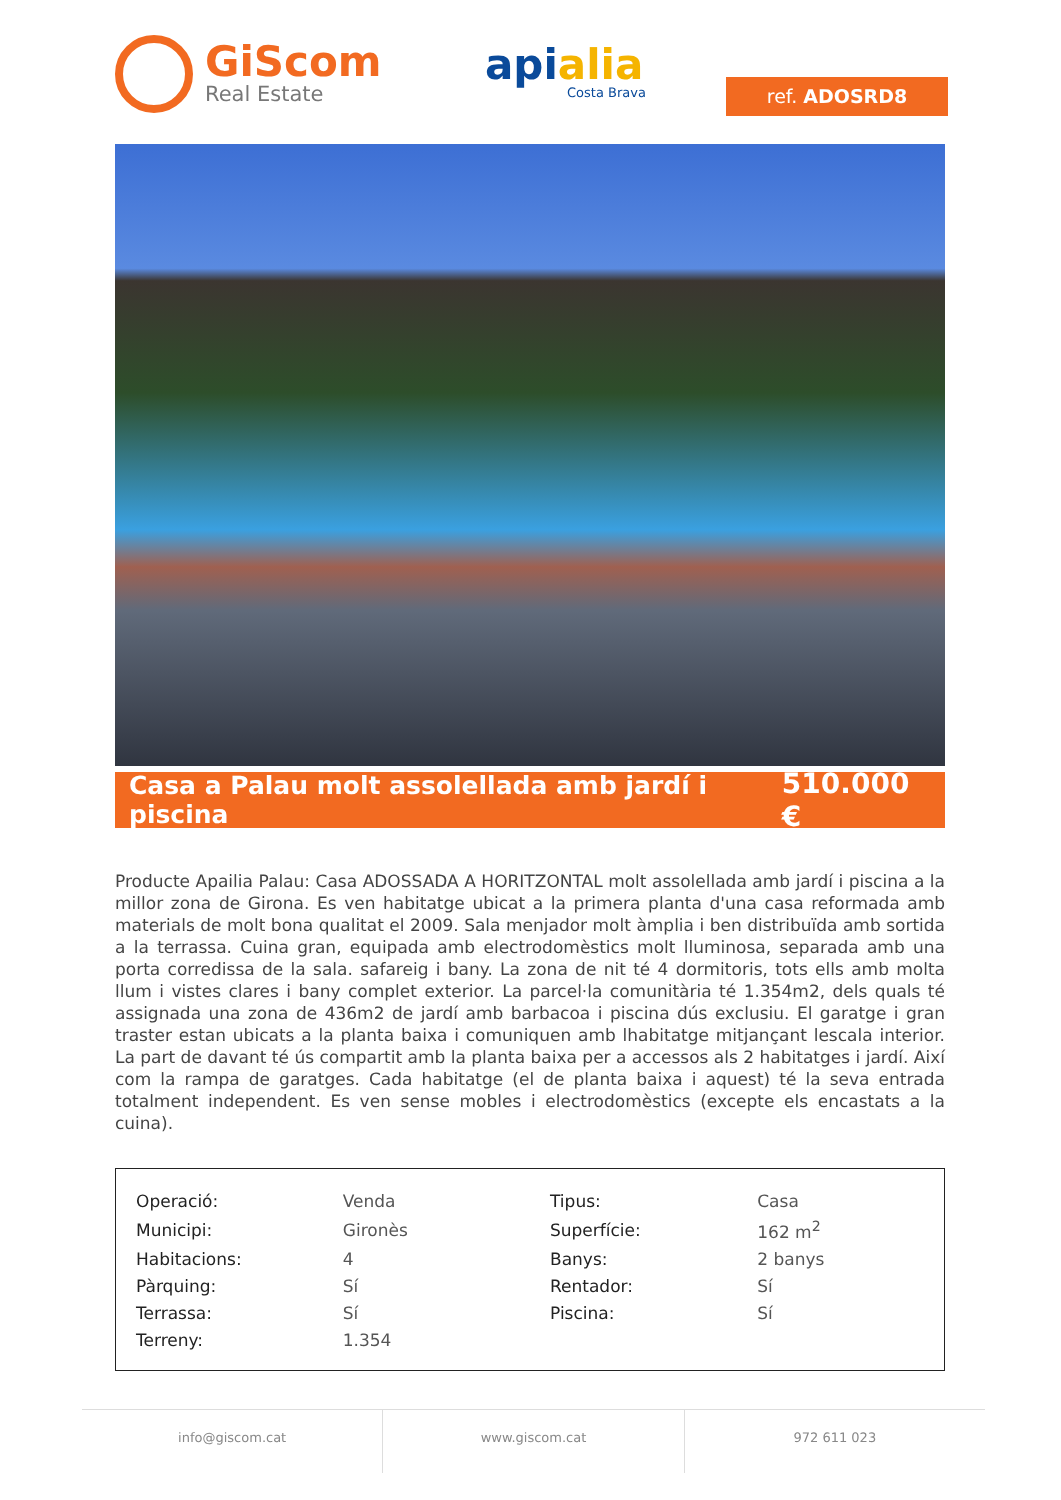GiScom
Real Estate
apialia
Costa Brava
ref. ADOSRD8
Casa a Palau molt assolellada amb jardí i piscina
510.000 €
Producte Apailia Palau: Casa ADOSSADA A HORITZONTAL molt assolellada amb jardí i piscina a la millor zona de Girona. Es ven habitatge ubicat a la primera planta d'una casa reformada amb materials de molt bona qualitat el 2009. Sala menjador molt àmplia i ben distribuïda amb sortida a la terrassa. Cuina gran, equipada amb electrodomèstics molt lluminosa, separada amb una porta corredissa de la sala. safareig i bany. La zona de nit té 4 dormitoris, tots ells amb molta llum i vistes clares i bany complet exterior. La parcel·la comunitària té 1.354m2, dels quals té assignada una zona de 436m2 de jardí amb barbacoa i piscina dús exclusiu. El garatge i gran traster estan ubicats a la planta baixa i comuniquen amb lhabitatge mitjançant lescala interior. La part de davant té ús compartit amb la planta baixa per a accessos als 2 habitatges i jardí. Així com la rampa de garatges. Cada habitatge (el de planta baixa i aquest) té la seva entrada totalment independent. Es ven sense mobles i electrodomèstics (excepte els encastats a la cuina).
| Operació: | Venda | Tipus: | Casa |
| Municipi: | Gironès | Superfície: | 162 m<sup>2</sup> |
| Habitacions: | 4 | Banys: | 2 banys |
| Pàrquing: | Sí | Rentador: | Sí |
| Terrassa: | Sí | Piscina: | Sí |
| Terreny: | 1.354 | | |
info@giscom.cat www.giscom.cat 972 611 023